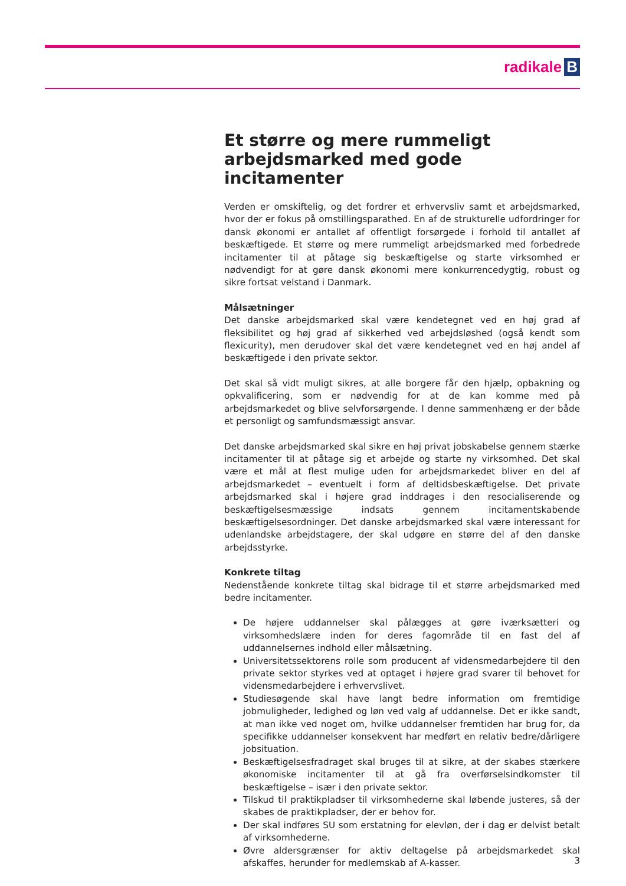radikale B
Et større og mere rummeligt arbejdsmarked med gode incitamenter
Verden er omskiftelig, og det fordrer et erhvervsliv samt et arbejdsmarked, hvor der er fokus på omstillingsparathed. En af de strukturelle udfordringer for dansk økonomi er antallet af offentligt forsørgede i forhold til antallet af beskæftigede. Et større og mere rummeligt arbejdsmarked med forbedrede incitamenter til at påtage sig beskæftigelse og starte virksomhed er nødvendigt for at gøre dansk økonomi mere konkurrencedygtig, robust og sikre fortsat velstand i Danmark.
Målsætninger
Det danske arbejdsmarked skal være kendetegnet ved en høj grad af fleksibilitet og høj grad af sikkerhed ved arbejdsløshed (også kendt som flexicurity), men derudover skal det være kendetegnet ved en høj andel af beskæftigede i den private sektor.
Det skal så vidt muligt sikres, at alle borgere får den hjælp, opbakning og opkvalificering, som er nødvendig for at de kan komme med på arbejdsmarkedet og blive selvforsørgende. I denne sammenhæng er der både et personligt og samfundsmæssigt ansvar.
Det danske arbejdsmarked skal sikre en høj privat jobskabelse gennem stærke incitamenter til at påtage sig et arbejde og starte ny virksomhed. Det skal være et mål at flest mulige uden for arbejdsmarkedet bliver en del af arbejdsmarkedet – eventuelt i form af deltidsbeskæftigelse. Det private arbejdsmarked skal i højere grad inddrages i den resocialiserende og beskæftigelsesmæssige indsats gennem incitamentskabende beskæftigelsesordninger. Det danske arbejdsmarked skal være interessant for udenlandske arbejdstagere, der skal udgøre en større del af den danske arbejdsstyrke.
Konkrete tiltag
Nedenstående konkrete tiltag skal bidrage til et større arbejdsmarked med bedre incitamenter.
De højere uddannelser skal pålægges at gøre iværksætteri og virksomhedslære inden for deres fagområde til en fast del af uddannelsernes indhold eller målsætning.
Universitetssektorens rolle som producent af vidensmedarbejdere til den private sektor styrkes ved at optaget i højere grad svarer til behovet for vidensmedarbejdere i erhvervslivet.
Studiesøgende skal have langt bedre information om fremtidige jobmuligheder, ledighed og løn ved valg af uddannelse. Det er ikke sandt, at man ikke ved noget om, hvilke uddannelser fremtiden har brug for, da specifikke uddannelser konsekvent har medført en relativ bedre/dårligere jobsituation.
Beskæftigelsesfradraget skal bruges til at sikre, at der skabes stærkere økonomiske incitamenter til at gå fra overførselsindkomster til beskæftigelse – især i den private sektor.
Tilskud til praktikpladser til virksomhederne skal løbende justeres, så der skabes de praktikpladser, der er behov for.
Der skal indføres SU som erstatning for elevløn, der i dag er delvist betalt af virksomhederne.
Øvre aldersgrænser for aktiv deltagelse på arbejdsmarkedet skal afskaffes, herunder for medlemskab af A-kasser.
3